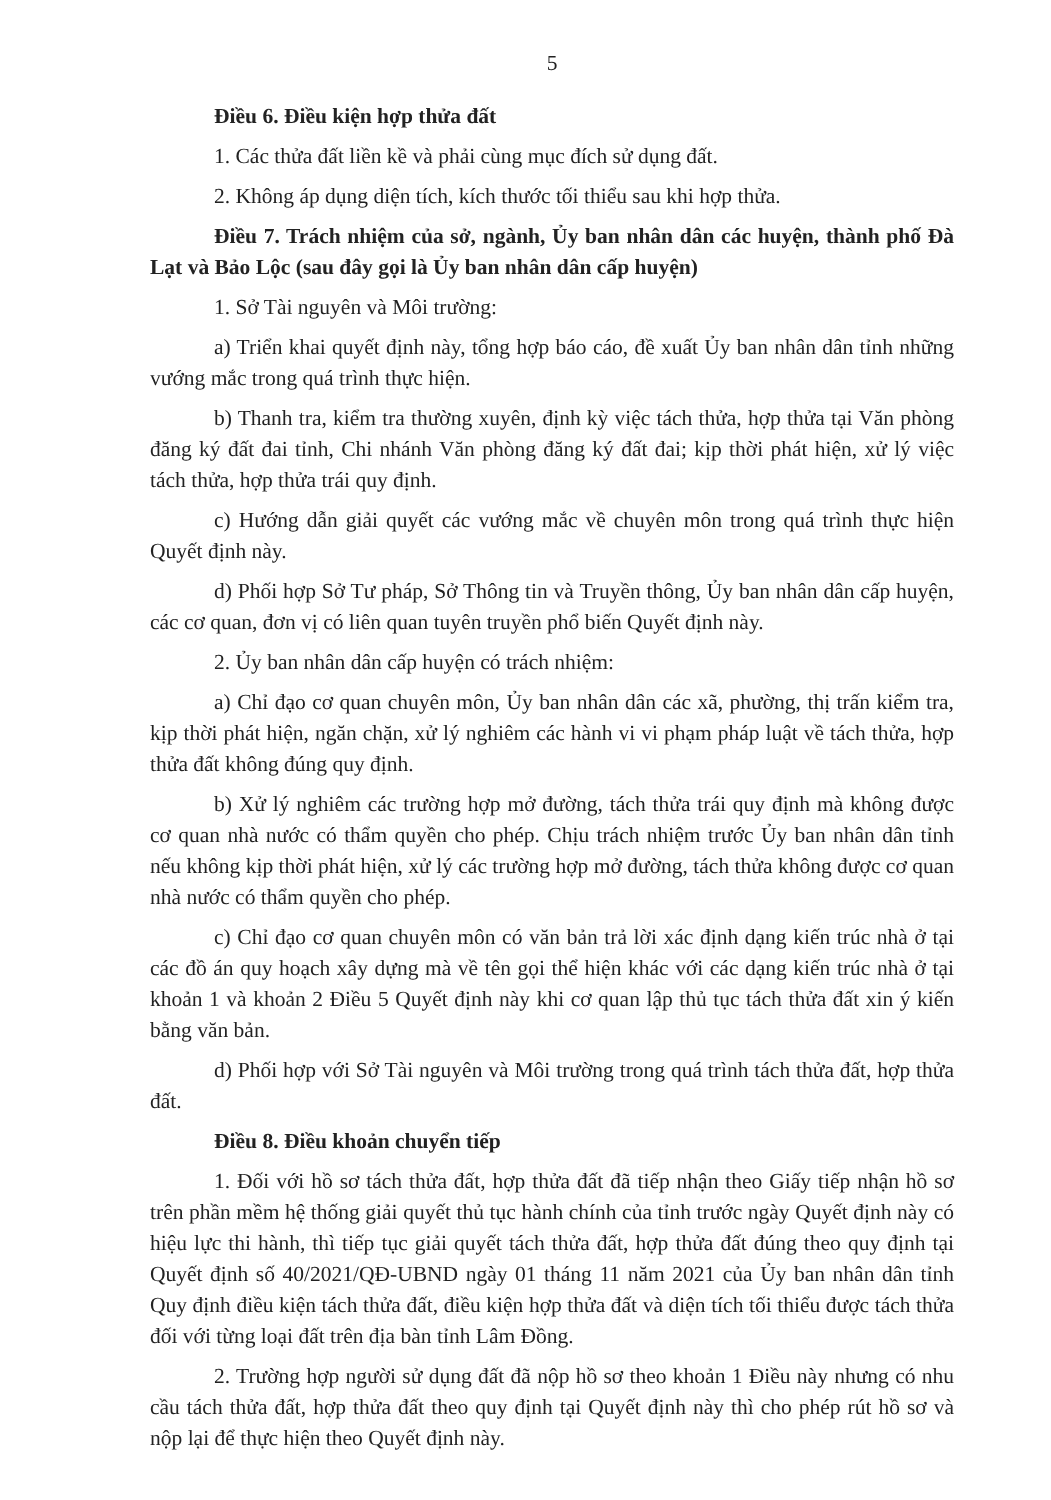5
Điều 6. Điều kiện hợp thửa đất
1. Các thửa đất liền kề và phải cùng mục đích sử dụng đất.
2. Không áp dụng diện tích, kích thước tối thiểu sau khi hợp thửa.
Điều 7. Trách nhiệm của sở, ngành, Ủy ban nhân dân các huyện, thành phố Đà Lạt và Bảo Lộc (sau đây gọi là Ủy ban nhân dân cấp huyện)
1. Sở Tài nguyên và Môi trường:
a) Triển khai quyết định này, tổng hợp báo cáo, đề xuất Ủy ban nhân dân tỉnh những vướng mắc trong quá trình thực hiện.
b) Thanh tra, kiểm tra thường xuyên, định kỳ việc tách thửa, hợp thửa tại Văn phòng đăng ký đất đai tỉnh, Chi nhánh Văn phòng đăng ký đất đai; kịp thời phát hiện, xử lý việc tách thửa, hợp thửa trái quy định.
c) Hướng dẫn giải quyết các vướng mắc về chuyên môn trong quá trình thực hiện Quyết định này.
d) Phối hợp Sở Tư pháp, Sở Thông tin và Truyền thông, Ủy ban nhân dân cấp huyện, các cơ quan, đơn vị có liên quan tuyên truyền phổ biến Quyết định này.
2. Ủy ban nhân dân cấp huyện có trách nhiệm:
a) Chỉ đạo cơ quan chuyên môn, Ủy ban nhân dân các xã, phường, thị trấn kiểm tra, kịp thời phát hiện, ngăn chặn, xử lý nghiêm các hành vi vi phạm pháp luật về tách thửa, hợp thửa đất không đúng quy định.
b) Xử lý nghiêm các trường hợp mở đường, tách thửa trái quy định mà không được cơ quan nhà nước có thẩm quyền cho phép. Chịu trách nhiệm trước Ủy ban nhân dân tỉnh nếu không kịp thời phát hiện, xử lý các trường hợp mở đường, tách thửa không được cơ quan nhà nước có thẩm quyền cho phép.
c) Chỉ đạo cơ quan chuyên môn có văn bản trả lời xác định dạng kiến trúc nhà ở tại các đồ án quy hoạch xây dựng mà về tên gọi thể hiện khác với các dạng kiến trúc nhà ở tại khoản 1 và khoản 2 Điều 5 Quyết định này khi cơ quan lập thủ tục tách thửa đất xin ý kiến bằng văn bản.
d) Phối hợp với Sở Tài nguyên và Môi trường trong quá trình tách thửa đất, hợp thửa đất.
Điều 8. Điều khoản chuyển tiếp
1. Đối với hồ sơ tách thửa đất, hợp thửa đất đã tiếp nhận theo Giấy tiếp nhận hồ sơ trên phần mềm hệ thống giải quyết thủ tục hành chính của tỉnh trước ngày Quyết định này có hiệu lực thi hành, thì tiếp tục giải quyết tách thửa đất, hợp thửa đất đúng theo quy định tại Quyết định số 40/2021/QĐ-UBND ngày 01 tháng 11 năm 2021 của Ủy ban nhân dân tỉnh Quy định điều kiện tách thửa đất, điều kiện hợp thửa đất và diện tích tối thiểu được tách thửa đối với từng loại đất trên địa bàn tỉnh Lâm Đồng.
2. Trường hợp người sử dụng đất đã nộp hồ sơ theo khoản 1 Điều này nhưng có nhu cầu tách thửa đất, hợp thửa đất theo quy định tại Quyết định này thì cho phép rút hồ sơ và nộp lại để thực hiện theo Quyết định này.